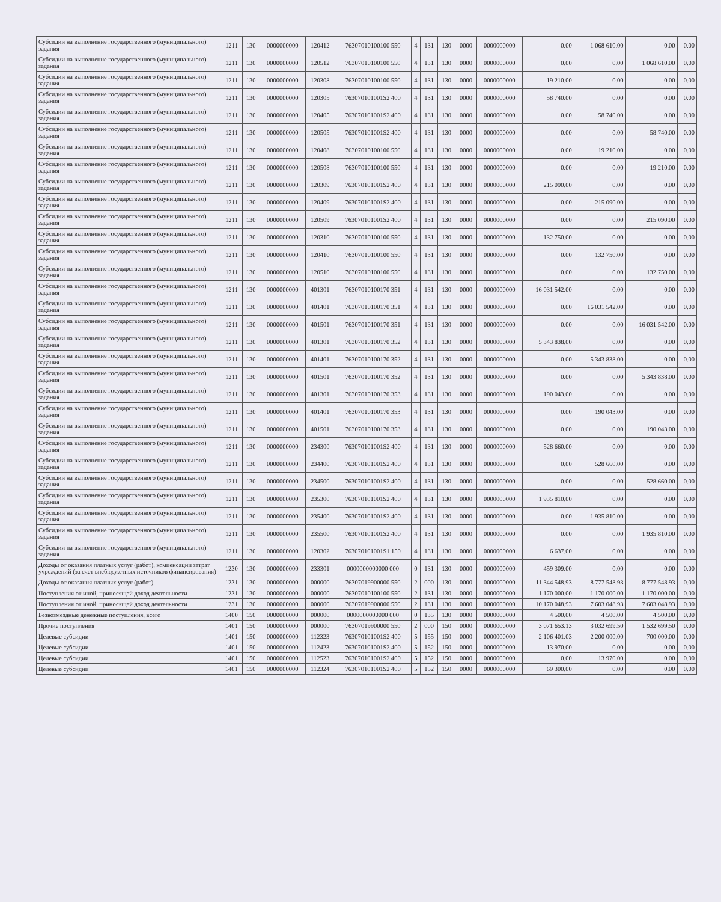| Субсидии на выполнение государственного (муниципального) задания | 1211 | 130 | 0000000000 | 120412 | 76307010100100 550 | 4 | 131 | 130 | 0000 | 0000000000 | 0.00 | 1 068 610.00 | 0.00 | 0.00 |
| Субсидии на выполнение государственного (муниципального) задания | 1211 | 130 | 0000000000 | 120512 | 76307010100100 550 | 4 | 131 | 130 | 0000 | 0000000000 | 0.00 | 0.00 | 1 068 610.00 | 0.00 |
| Субсидии на выполнение государственного (муниципального) задания | 1211 | 130 | 0000000000 | 120308 | 76307010100100 550 | 4 | 131 | 130 | 0000 | 0000000000 | 19 210.00 | 0.00 | 0.00 | 0.00 |
| Субсидии на выполнение государственного (муниципального) задания | 1211 | 130 | 0000000000 | 120305 | 763070101001S2 400 | 4 | 131 | 130 | 0000 | 0000000000 | 58 740.00 | 0.00 | 0.00 | 0.00 |
| Субсидии на выполнение государственного (муниципального) задания | 1211 | 130 | 0000000000 | 120405 | 763070101001S2 400 | 4 | 131 | 130 | 0000 | 0000000000 | 0.00 | 58 740.00 | 0.00 | 0.00 |
| Субсидии на выполнение государственного (муниципального) задания | 1211 | 130 | 0000000000 | 120505 | 763070101001S2 400 | 4 | 131 | 130 | 0000 | 0000000000 | 0.00 | 0.00 | 58 740.00 | 0.00 |
| Субсидии на выполнение государственного (муниципального) задания | 1211 | 130 | 0000000000 | 120408 | 76307010100100 550 | 4 | 131 | 130 | 0000 | 0000000000 | 0.00 | 19 210.00 | 0.00 | 0.00 |
| Субсидии на выполнение государственного (муниципального) задания | 1211 | 130 | 0000000000 | 120508 | 76307010100100 550 | 4 | 131 | 130 | 0000 | 0000000000 | 0.00 | 0.00 | 19 210.00 | 0.00 |
| Субсидии на выполнение государственного (муниципального) задания | 1211 | 130 | 0000000000 | 120309 | 763070101001S2 400 | 4 | 131 | 130 | 0000 | 0000000000 | 215 090.00 | 0.00 | 0.00 | 0.00 |
| Субсидии на выполнение государственного (муниципального) задания | 1211 | 130 | 0000000000 | 120409 | 763070101001S2 400 | 4 | 131 | 130 | 0000 | 0000000000 | 0.00 | 215 090.00 | 0.00 | 0.00 |
| Субсидии на выполнение государственного (муниципального) задания | 1211 | 130 | 0000000000 | 120509 | 763070101001S2 400 | 4 | 131 | 130 | 0000 | 0000000000 | 0.00 | 0.00 | 215 090.00 | 0.00 |
| Субсидии на выполнение государственного (муниципального) задания | 1211 | 130 | 0000000000 | 120310 | 76307010100100 550 | 4 | 131 | 130 | 0000 | 0000000000 | 132 750.00 | 0.00 | 0.00 | 0.00 |
| Субсидии на выполнение государственного (муниципального) задания | 1211 | 130 | 0000000000 | 120410 | 76307010100100 550 | 4 | 131 | 130 | 0000 | 0000000000 | 0.00 | 132 750.00 | 0.00 | 0.00 |
| Субсидии на выполнение государственного (муниципального) задания | 1211 | 130 | 0000000000 | 120510 | 76307010100100 550 | 4 | 131 | 130 | 0000 | 0000000000 | 0.00 | 0.00 | 132 750.00 | 0.00 |
| Субсидии на выполнение государственного (муниципального) задания | 1211 | 130 | 0000000000 | 401301 | 76307010100170 351 | 4 | 131 | 130 | 0000 | 0000000000 | 16 031 542.00 | 0.00 | 0.00 | 0.00 |
| Субсидии на выполнение государственного (муниципального) задания | 1211 | 130 | 0000000000 | 401401 | 76307010100170 351 | 4 | 131 | 130 | 0000 | 0000000000 | 0.00 | 16 031 542.00 | 0.00 | 0.00 |
| Субсидии на выполнение государственного (муниципального) задания | 1211 | 130 | 0000000000 | 401501 | 76307010100170 351 | 4 | 131 | 130 | 0000 | 0000000000 | 0.00 | 0.00 | 16 031 542.00 | 0.00 |
| Субсидии на выполнение государственного (муниципального) задания | 1211 | 130 | 0000000000 | 401301 | 76307010100170 352 | 4 | 131 | 130 | 0000 | 0000000000 | 5 343 838.00 | 0.00 | 0.00 | 0.00 |
| Субсидии на выполнение государственного (муниципального) задания | 1211 | 130 | 0000000000 | 401401 | 76307010100170 352 | 4 | 131 | 130 | 0000 | 0000000000 | 0.00 | 5 343 838.00 | 0.00 | 0.00 |
| Субсидии на выполнение государственного (муниципального) задания | 1211 | 130 | 0000000000 | 401501 | 76307010100170 352 | 4 | 131 | 130 | 0000 | 0000000000 | 0.00 | 0.00 | 5 343 838.00 | 0.00 |
| Субсидии на выполнение государственного (муниципального) задания | 1211 | 130 | 0000000000 | 401301 | 76307010100170 353 | 4 | 131 | 130 | 0000 | 0000000000 | 190 043.00 | 0.00 | 0.00 | 0.00 |
| Субсидии на выполнение государственного (муниципального) задания | 1211 | 130 | 0000000000 | 401401 | 76307010100170 353 | 4 | 131 | 130 | 0000 | 0000000000 | 0.00 | 190 043.00 | 0.00 | 0.00 |
| Субсидии на выполнение государственного (муниципального) задания | 1211 | 130 | 0000000000 | 401501 | 76307010100170 353 | 4 | 131 | 130 | 0000 | 0000000000 | 0.00 | 0.00 | 190 043.00 | 0.00 |
| Субсидии на выполнение государственного (муниципального) задания | 1211 | 130 | 0000000000 | 234300 | 763070101001S2 400 | 4 | 131 | 130 | 0000 | 0000000000 | 528 660.00 | 0.00 | 0.00 | 0.00 |
| Субсидии на выполнение государственного (муниципального) задания | 1211 | 130 | 0000000000 | 234400 | 763070101001S2 400 | 4 | 131 | 130 | 0000 | 0000000000 | 0.00 | 528 660.00 | 0.00 | 0.00 |
| Субсидии на выполнение государственного (муниципального) задания | 1211 | 130 | 0000000000 | 234500 | 763070101001S2 400 | 4 | 131 | 130 | 0000 | 0000000000 | 0.00 | 0.00 | 528 660.00 | 0.00 |
| Субсидии на выполнение государственного (муниципального) задания | 1211 | 130 | 0000000000 | 235300 | 763070101001S2 400 | 4 | 131 | 130 | 0000 | 0000000000 | 1 935 810.00 | 0.00 | 0.00 | 0.00 |
| Субсидии на выполнение государственного (муниципального) задания | 1211 | 130 | 0000000000 | 235400 | 763070101001S2 400 | 4 | 131 | 130 | 0000 | 0000000000 | 0.00 | 1 935 810.00 | 0.00 | 0.00 |
| Субсидии на выполнение государственного (муниципального) задания | 1211 | 130 | 0000000000 | 235500 | 763070101001S2 400 | 4 | 131 | 130 | 0000 | 0000000000 | 0.00 | 0.00 | 1 935 810.00 | 0.00 |
| Субсидии на выполнение государственного (муниципального) задания | 1211 | 130 | 0000000000 | 120302 | 763070101001S1 150 | 4 | 131 | 130 | 0000 | 0000000000 | 6 637.00 | 0.00 | 0.00 | 0.00 |
| Доходы от оказания платных услуг (работ), компенсации затрат учреждений (за счет внебюджетных источников финансирования) | 1230 | 130 | 0000000000 | 233301 | 0000000000000 000 | 0 | 131 | 130 | 0000 | 0000000000 | 459 309.00 | 0.00 | 0.00 | 0.00 |
| Доходы от оказания платных услуг (работ) | 1231 | 130 | 0000000000 | 000000 | 76307019900000 550 | 2 | 000 | 130 | 0000 | 0000000000 | 11 344 548.93 | 8 777 548.93 | 8 777 548.93 | 0.00 |
| Поступления от иной, приносящей доход деятельности | 1231 | 130 | 0000000000 | 000000 | 76307010100100 550 | 2 | 131 | 130 | 0000 | 0000000000 | 1 170 000.00 | 1 170 000.00 | 1 170 000.00 | 0.00 |
| Поступления от иной, приносящей доход деятельности | 1231 | 130 | 0000000000 | 000000 | 76307019900000 550 | 2 | 131 | 130 | 0000 | 0000000000 | 10 170 048.93 | 7 603 048.93 | 7 603 048.93 | 0.00 |
| Безвозмездные денежные поступления, всего | 1400 | 150 | 0000000000 | 000000 | 0000000000000 000 | 0 | 135 | 130 | 0000 | 0000000000 | 4 500.00 | 4 500.00 | 4 500.00 | 0.00 |
| Прочие поступления | 1401 | 150 | 0000000000 | 000000 | 76307019900000 550 | 2 | 000 | 150 | 0000 | 0000000000 | 3 071 653.13 | 3 032 699.50 | 1 532 699.50 | 0.00 |
| Целевые субсидии | 1401 | 150 | 0000000000 | 112323 | 763070101001S2 400 | 5 | 155 | 150 | 0000 | 0000000000 | 2 106 401.03 | 2 200 000.00 | 700 000.00 | 0.00 |
| Целевые субсидии | 1401 | 150 | 0000000000 | 112423 | 763070101001S2 400 | 5 | 152 | 150 | 0000 | 0000000000 | 13 970.00 | 0.00 | 0.00 | 0.00 |
| Целевые субсидии | 1401 | 150 | 0000000000 | 112523 | 763070101001S2 400 | 5 | 152 | 150 | 0000 | 0000000000 | 0.00 | 13 970.00 | 0.00 | 0.00 |
| Целевые субсидии | 1401 | 150 | 0000000000 | 112324 | 763070101001S2 400 | 5 | 152 | 150 | 0000 | 0000000000 | 69 300.00 | 0.00 | 0.00 | 0.00 |